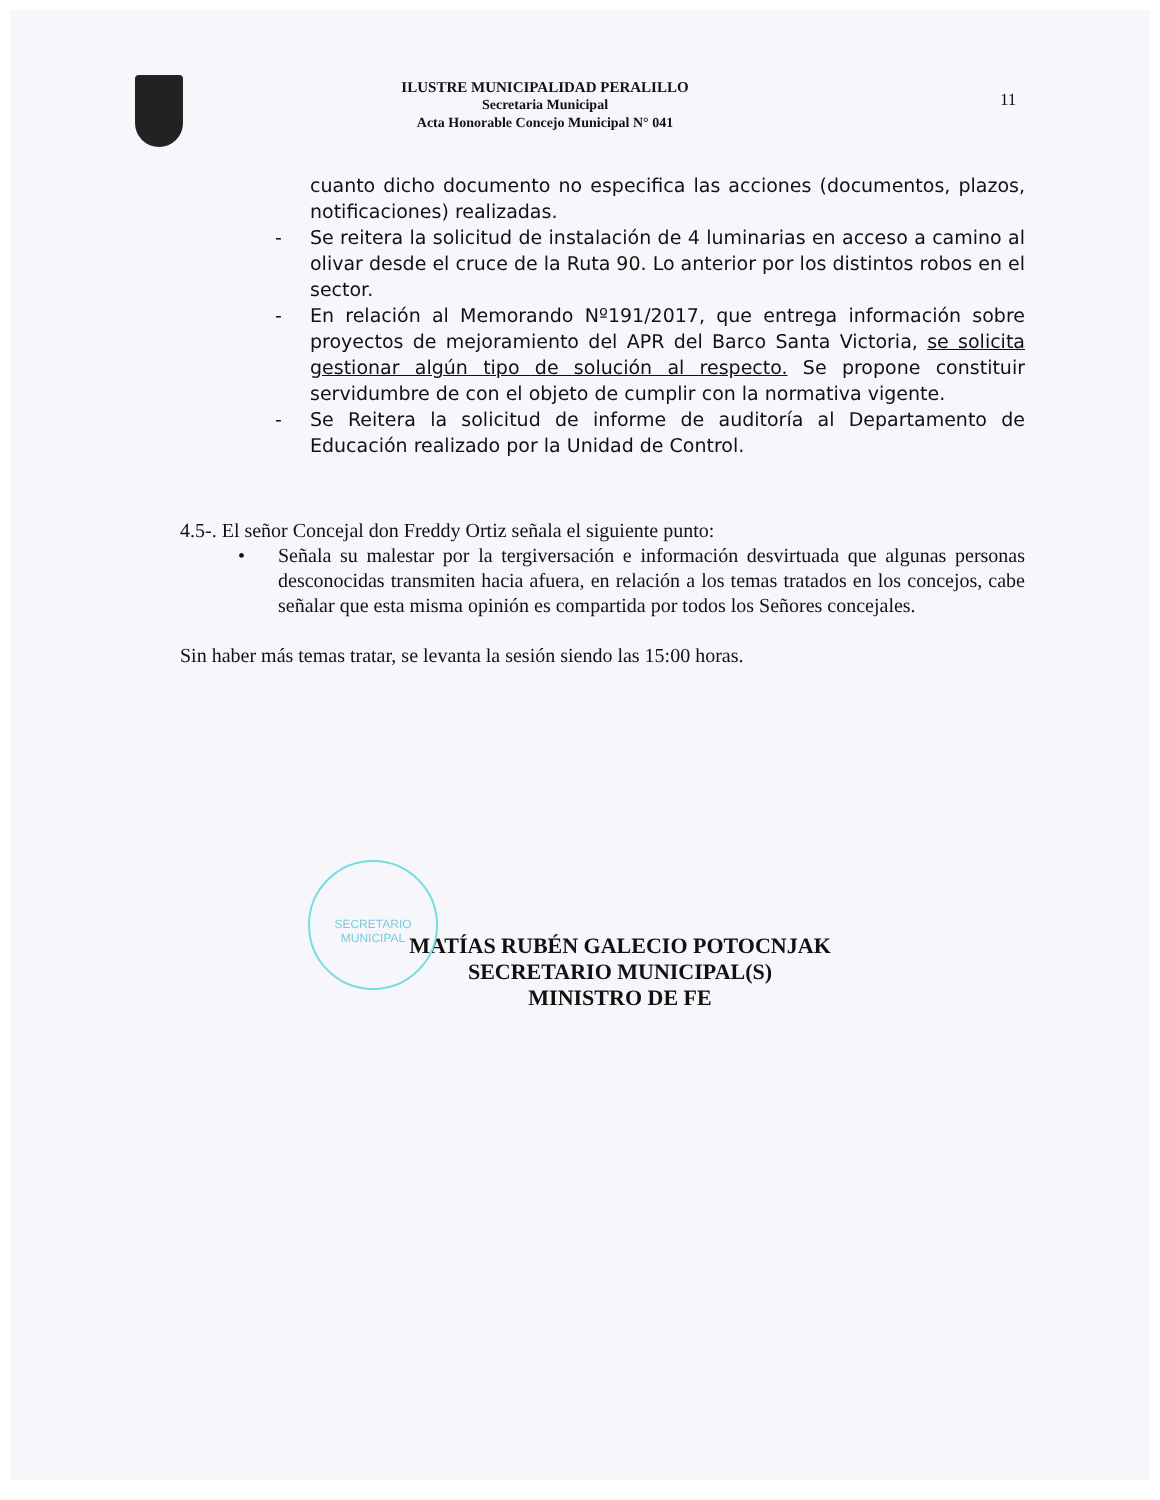ILUSTRE MUNICIPALIDAD PERALILLO
Secretaria Municipal
Acta Honorable Concejo Municipal N° 041
11
cuanto dicho documento no especifica las acciones (documentos, plazos, notificaciones) realizadas.
- Se reitera la solicitud de instalación de 4 luminarias en acceso a camino al olivar desde el cruce de la Ruta 90. Lo anterior por los distintos robos en el sector.
- En relación al Memorando Nº191/2017, que entrega información sobre proyectos de mejoramiento del APR del Barco Santa Victoria, se solicita gestionar algún tipo de solución al respecto. Se propone constituir servidumbre de con el objeto de cumplir con la normativa vigente.
- Se Reitera la solicitud de informe de auditoría al Departamento de Educación realizado por la Unidad de Control.
4.5-. El señor Concejal don Freddy Ortiz señala el siguiente punto:
• Señala su malestar por la tergiversación e información desvirtuada que algunas personas desconocidas transmiten hacia afuera, en relación a los temas tratados en los concejos, cabe señalar que esta misma opinión es compartida por todos los Señores concejales.
Sin haber más temas tratar, se levanta la sesión siendo las 15:00 horas.
SECRETARIO MUNICIPAL
MATÍAS RUBÉN GALECIO POTOCNJAK
SECRETARIO MUNICIPAL(S)
MINISTRO DE FE